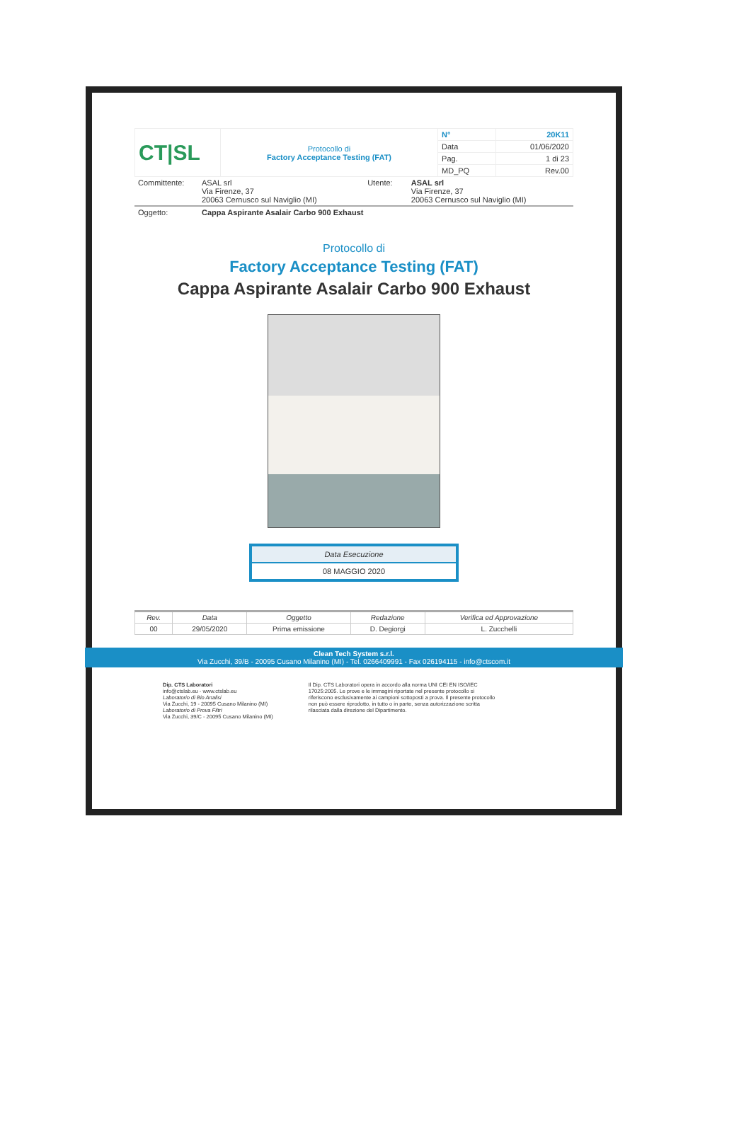| CT/SL | Protocollo di Factory Acceptance Testing (FAT) | N° | 20K11 |
| | | Data | 01/06/2020 |
| | | Pag. | 1 di 23 |
| | | MD_PQ | Rev.00 |
| Committente: | ASAL srl Via Firenze, 37 20063 Cernusco sul Naviglio (MI) | Utente: | ASAL srl Via Firenze, 37 20063 Cernusco sul Naviglio (MI) |
| Oggetto: | Cappa Aspirante Asalair Carbo 900 Exhaust |
Protocollo di
Factory Acceptance Testing (FAT)
Cappa Aspirante Asalair Carbo 900 Exhaust
Data Esecuzione
08 MAGGIO 2020
| Rev. | Data | Oggetto | Redazione | Verifica ed Approvazione |
| --- | --- | --- | --- | --- |
| 00 | 29/05/2020 | Prima emissione | D. Degiorgi | L. Zucchelli |
Clean Tech System s.r.l.
Via Zucchi, 39/B - 20095 Cusano Milanino (MI) - Tel. 0266409991 - Fax 026194115 - info@ctscom.it
Dip. CTS Laboratori
info@ctslab.eu - www.ctslab.eu
Laboratorio di Bio Analisi
Via Zucchi, 19 - 20095 Cusano Milanino (MI)
Laboratorio di Prova Filtri
Via Zucchi, 39/C - 20095 Cusano Milanino (MI)
Il Dip. CTS Laboratori opera in accordo alla norma UNI CEI EN ISO/IEC 17025:2005. Le prove e le immagini riportate nel presente protocollo si riferiscono esclusivamente ai campioni sottoposti a prova. Il presente protocollo non può essere riprodotto, in tutto o in parte, senza autorizzazione scritta rilasciata dalla direzione del Dipartimento.